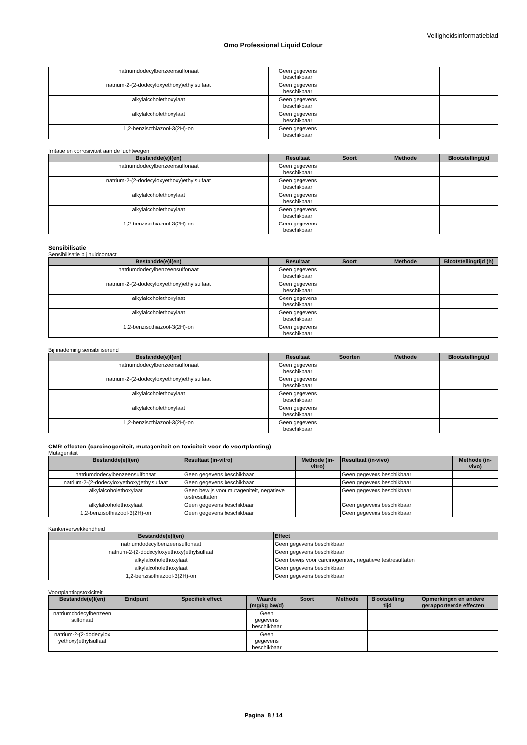Veiligheidsinformatieblad
Omo Professional Liquid Colour
| natriumdodecylbenzeensulfonaat | Geen gegevens beschikbaar | | | |
| natrium-2-(2-dodecyloxyethoxy)ethylsulfaat | Geen gegevens beschikbaar | | | |
| alkylalcoholethoxylaat | Geen gegevens beschikbaar | | | |
| alkylalcoholethoxylaat | Geen gegevens beschikbaar | | | |
| 1,2-benzisothiazool-3(2H)-on | Geen gegevens beschikbaar | | | |
Irritatie en corrosiviteit aan de luchtwegen
| Bestandde(e)l(en) | Resultaat | Soort | Methode | Blootstellingtijd |
| --- | --- | --- | --- | --- |
| natriumdodecylbenzeensulfonaat | Geen gegevens beschikbaar | | | |
| natrium-2-(2-dodecyloxyethoxy)ethylsulfaat | Geen gegevens beschikbaar | | | |
| alkylalcoholethoxylaat | Geen gegevens beschikbaar | | | |
| alkylalcoholethoxylaat | Geen gegevens beschikbaar | | | |
| 1,2-benzisothiazool-3(2H)-on | Geen gegevens beschikbaar | | | |
Sensibilisatie
Sensibilisatie bij huidcontact
| Bestandde(e)l(en) | Resultaat | Soort | Methode | Blootstellingtijd (h) |
| --- | --- | --- | --- | --- |
| natriumdodecylbenzeensulfonaat | Geen gegevens beschikbaar | | | |
| natrium-2-(2-dodecyloxyethoxy)ethylsulfaat | Geen gegevens beschikbaar | | | |
| alkylalcoholethoxylaat | Geen gegevens beschikbaar | | | |
| alkylalcoholethoxylaat | Geen gegevens beschikbaar | | | |
| 1,2-benzisothiazool-3(2H)-on | Geen gegevens beschikbaar | | | |
Bij inademing sensibiliserend
| Bestandde(e)l(en) | Resultaat | Soorten | Methode | Blootstellingtijd |
| --- | --- | --- | --- | --- |
| natriumdodecylbenzeensulfonaat | Geen gegevens beschikbaar | | | |
| natrium-2-(2-dodecyloxyethoxy)ethylsulfaat | Geen gegevens beschikbaar | | | |
| alkylalcoholethoxylaat | Geen gegevens beschikbaar | | | |
| alkylalcoholethoxylaat | Geen gegevens beschikbaar | | | |
| 1,2-benzisothiazool-3(2H)-on | Geen gegevens beschikbaar | | | |
CMR-effecten (carcinogeniteit, mutageniteit en toxiciteit voor de voortplanting)
Mutageniteit
| Bestandde(e)l(en) | Resultaat (in-vitro) | Methode (in-vitro) | Resultaat (in-vivo) | Methode (in-vivo) |
| --- | --- | --- | --- | --- |
| natriumdodecylbenzeensulfonaat | Geen gegevens beschikbaar | | Geen gegevens beschikbaar | |
| natrium-2-(2-dodecyloxyethoxy)ethylsulfaat | Geen gegevens beschikbaar | | Geen gegevens beschikbaar | |
| alkylalcoholethoxylaat | Geen bewijs voor mutageniteit, negatieve testresultaten | | Geen gegevens beschikbaar | |
| alkylalcoholethoxylaat | Geen gegevens beschikbaar | | Geen gegevens beschikbaar | |
| 1,2-benzisothiazool-3(2H)-on | Geen gegevens beschikbaar | | Geen gegevens beschikbaar | |
Kankerverwekkendheid
| Bestandde(e)l(en) | Effect |
| --- | --- |
| natriumdodecylbenzeensulfonaat | Geen gegevens beschikbaar |
| natrium-2-(2-dodecyloxyethoxy)ethylsulfaat | Geen gegevens beschikbaar |
| alkylalcoholethoxylaat | Geen bewijs voor carcinogeniteit, negatieve testresultaten |
| alkylalcoholethoxylaat | Geen gegevens beschikbaar |
| 1,2-benzisothiazool-3(2H)-on | Geen gegevens beschikbaar |
Voortplantingstoxiciteit
| Bestandde(e)l(en) | Eindpunt | Specifiek effect | Waarde (mg/kg bw/d) | Soort | Methode | Blootstelling tijd | Opmerkingen en andere gerapporteerde effecten |
| --- | --- | --- | --- | --- | --- | --- | --- |
| natriumdodecylbenzeen sulfonaat | | | Geen gegevens beschikbaar | | | | |
| natrium-2-(2-dodecylox yethoxy)ethylsulfaat | | | Geen gegevens beschikbaar | | | | |
Pagina 8 / 14